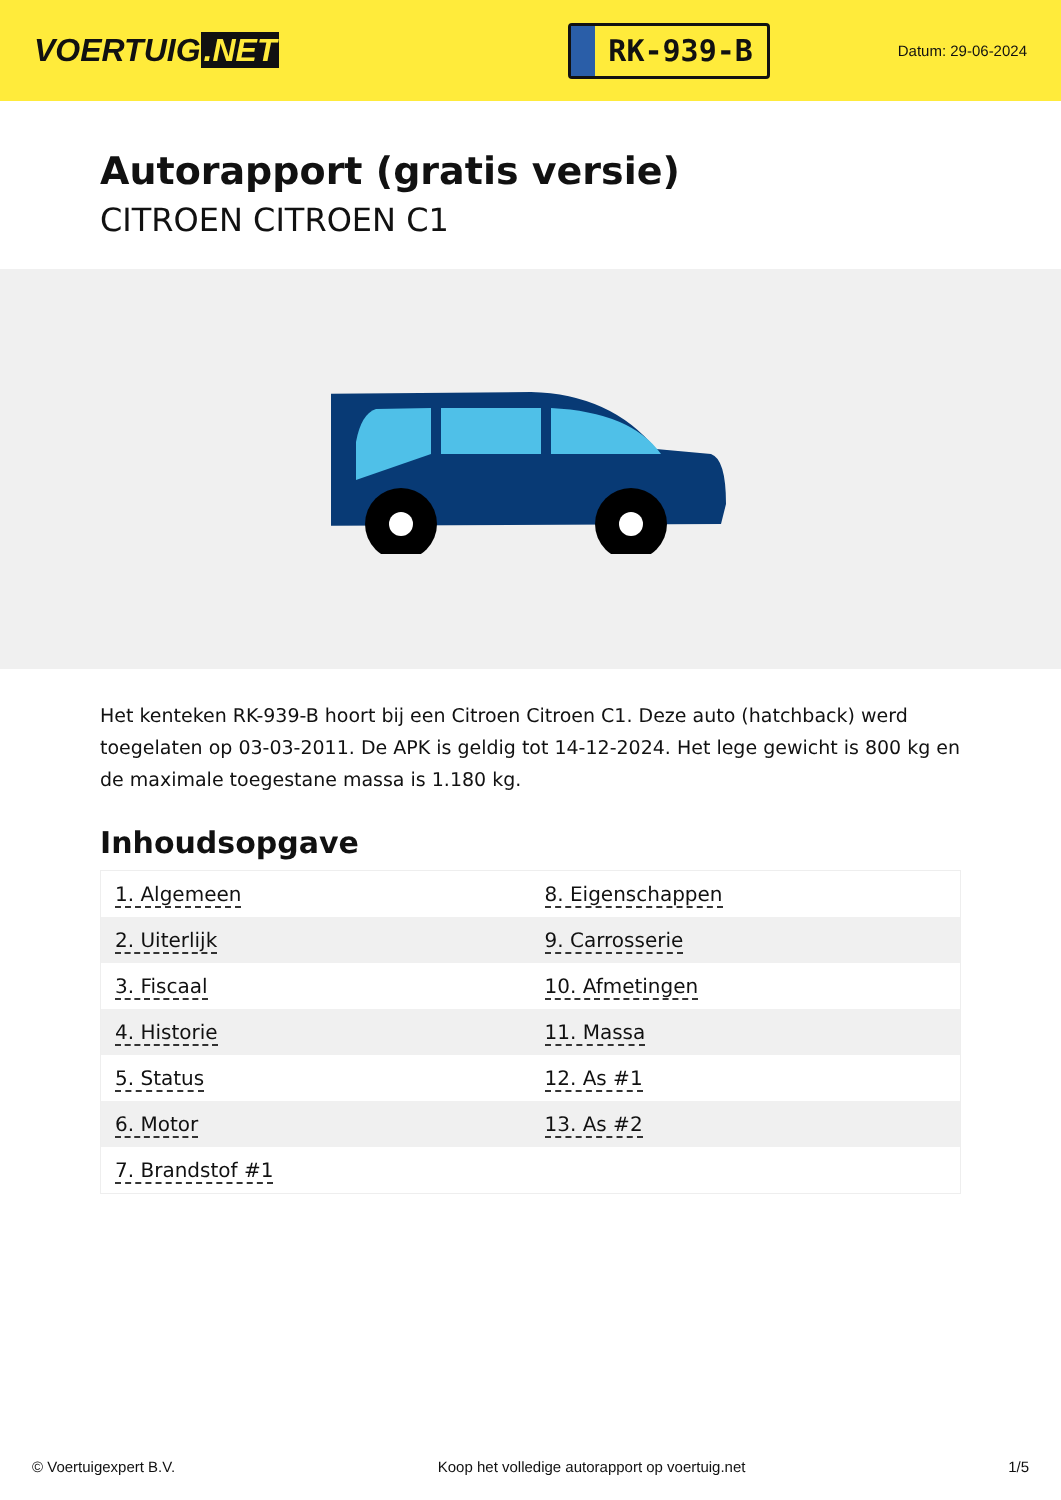VOERTUIG.NET
RK-939-B
Datum: 29-06-2024
Autorapport (gratis versie)
CITROEN CITROEN C1
Het kenteken RK-939-B hoort bij een Citroen Citroen C1. Deze auto (hatchback) werd toegelaten op 03-03-2011. De APK is geldig tot 14-12-2024. Het lege gewicht is 800 kg en de maximale toegestane massa is 1.180 kg.
Inhoudsopgave
| 1. Algemeen | 8. Eigenschappen |
| 2. Uiterlijk | 9. Carrosserie |
| 3. Fiscaal | 10. Afmetingen |
| 4. Historie | 11. Massa |
| 5. Status | 12. As #1 |
| 6. Motor | 13. As #2 |
| 7. Brandstof #1 | |
© Voertuigexpert B.V. Koop het volledige autorapport op voertuig.net 1/5